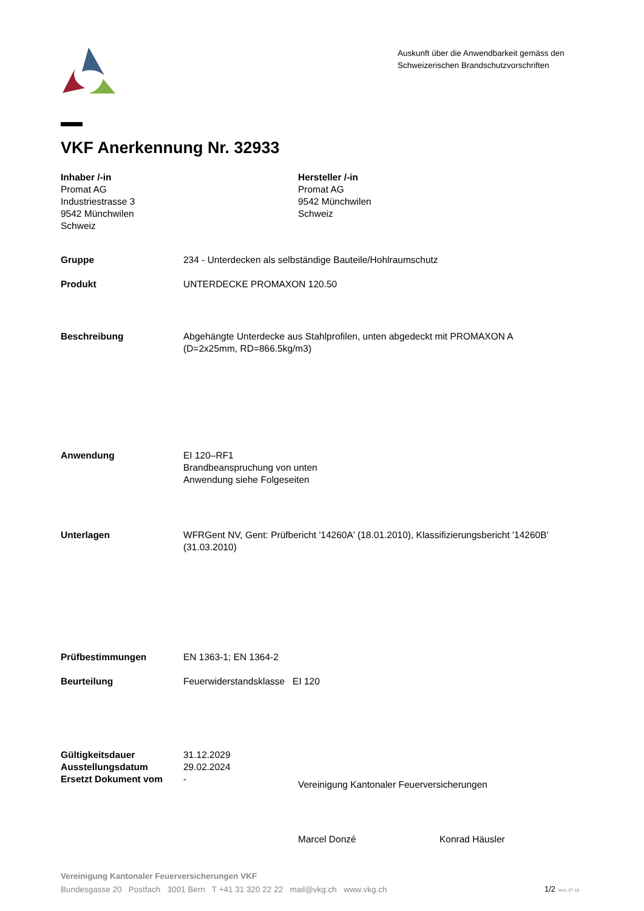Auskunft über die Anwendbarkeit gemäss den
Schweizerischen Brandschutzvorschriften
VKF Anerkennung Nr. 32933
Inhaber /-in
Promat AG
Industriestrasse 3
9542 Münchwilen
Schweiz
Hersteller /-in
Promat AG
9542 Münchwilen
Schweiz
Gruppe 234 - Unterdecken als selbständige Bauteile/Hohlraumschutz
Produkt UNTERDECKE PROMAXON 120.50
Beschreibung Abgehängte Unterdecke aus Stahlprofilen, unten abgedeckt mit PROMAXON A
(D=2x25mm, RD=866.5kg/m3)
Anwendung EI 120–RF1
Brandbeanspruchung von unten
Anwendung siehe Folgeseiten
Unterlagen WFRGent NV, Gent: Prüfbericht '14260A' (18.01.2010), Klassifizierungsbericht '14260B'
(31.03.2010)
Prüfbestimmungen EN 1363-1; EN 1364-2
Beurteilung Feuerwiderstandsklasse EI 120
Gültigkeitsdauer
Ausstellungsdatum
Ersetzt Dokument vom 31.12.2029
29.02.2024
-
Vereinigung Kantonaler Feuerversicherungen
Marcel Donzé Konrad Häusler
Vereinigung Kantonaler Feuerversicherungen VKF
Bundesgasse 20 Postfach 3001 Bern T +41 31 320 22 22 mail@vkg.ch www.vkg.ch
1/2 Vers. 07.18